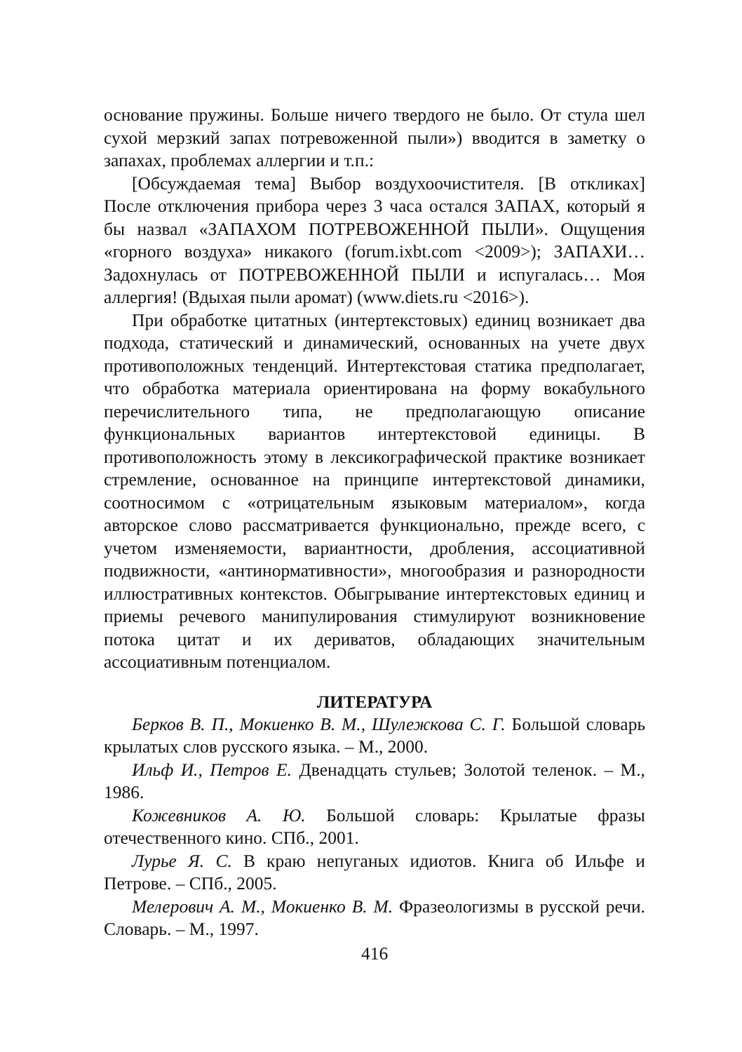основание пружины. Больше ничего твердого не было. От стула шел сухой мерзкий запах потревоженной пыли») вводится в заметку о запахах, проблемах аллергии и т.п.:
[Обсуждаемая тема] Выбор воздухоочистителя. [В откликах] После отключения прибора через 3 часа остался ЗАПАХ, который я бы назвал «ЗАПАХОМ ПОТРЕВОЖЕННОЙ ПЫЛИ». Ощущения «горного воздуха» никакого (forum.ixbt.com <2009>); ЗАПАХИ… Задохнулась от ПОТРЕВОЖЕННОЙ ПЫЛИ и испугалась… Моя аллергия! (Вдыхая пыли аромат) (www.diets.ru <2016>).
При обработке цитатных (интертекстовых) единиц возникает два подхода, статический и динамический, основанных на учете двух противоположных тенденций. Интертекстовая статика предполагает, что обработка материала ориентирована на форму вокабульного перечислительного типа, не предполагающую описание функциональных вариантов интертекстовой единицы. В противоположность этому в лексикографической практике возникает стремление, основанное на принципе интертекстовой динамики, соотносимом с «отрицательным языковым материалом», когда авторское слово рассматривается функционально, прежде всего, с учетом изменяемости, вариантности, дробления, ассоциативной подвижности, «антинормативности», многообразия и разнородности иллюстративных контекстов. Обыгрывание интертекстовых единиц и приемы речевого манипулирования стимулируют возникновение потока цитат и их дериватов, обладающих значительным ассоциативным потенциалом.
ЛИТЕРАТУРА
Берков В. П., Мокиенко В. М., Шулежкова С. Г. Большой словарь крылатых слов русского языка. – М., 2000.
Ильф И., Петров Е. Двенадцать стульев; Золотой теленок. – М., 1986.
Кожевников А. Ю. Большой словарь: Крылатые фразы отечественного кино. СПб., 2001.
Лурье Я. С. В краю непуганых идиотов. Книга об Ильфе и Петрове. – СПб., 2005.
Мелерович А. М., Мокиенко В. М. Фразеологизмы в русской речи. Словарь. – М., 1997.
416